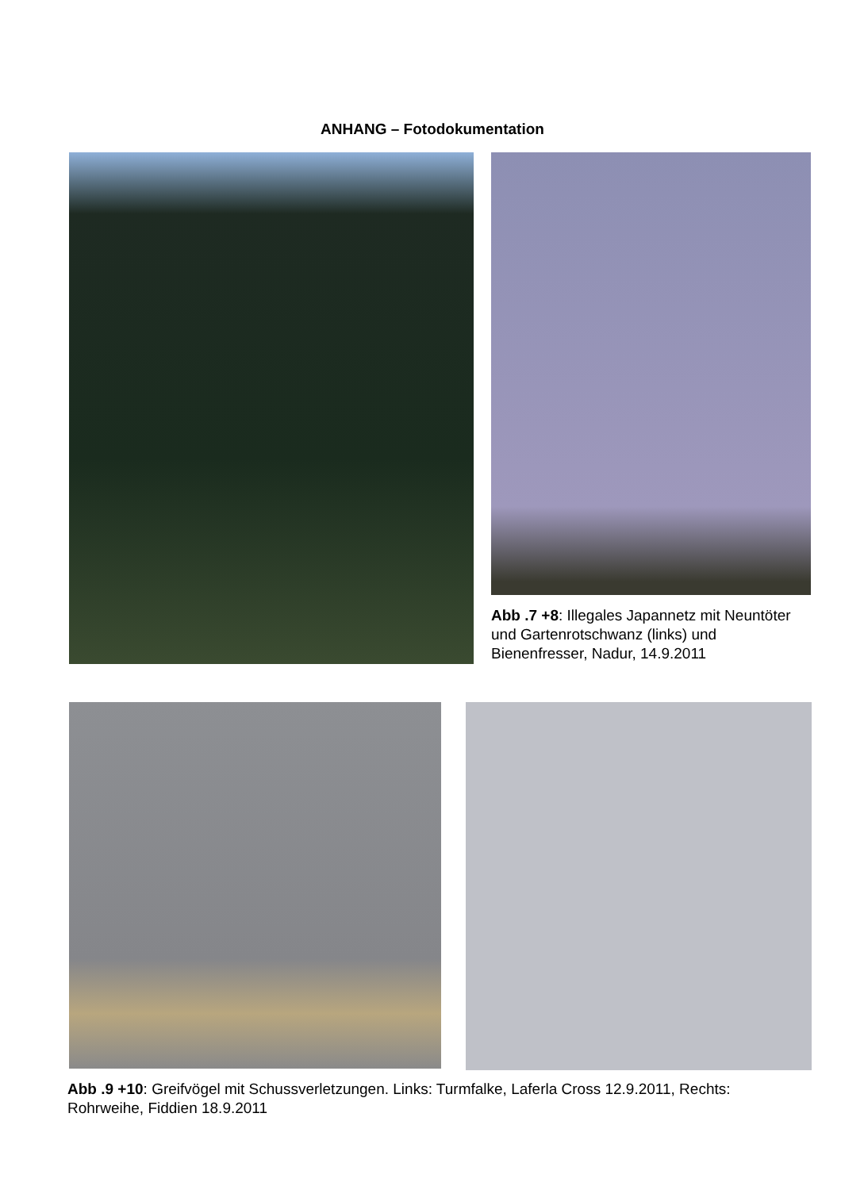ANHANG – Fotodokumentation
Abb .7 +8: Illegales Japannetz mit Neuntöter und Gartenrotschwanz (links) und Bienenfresser, Nadur, 14.9.2011
Abb .9 +10: Greifvögel mit Schussverletzungen. Links: Turmfalke, Laferla Cross 12.9.2011, Rechts: Rohrweihe, Fiddien 18.9.2011